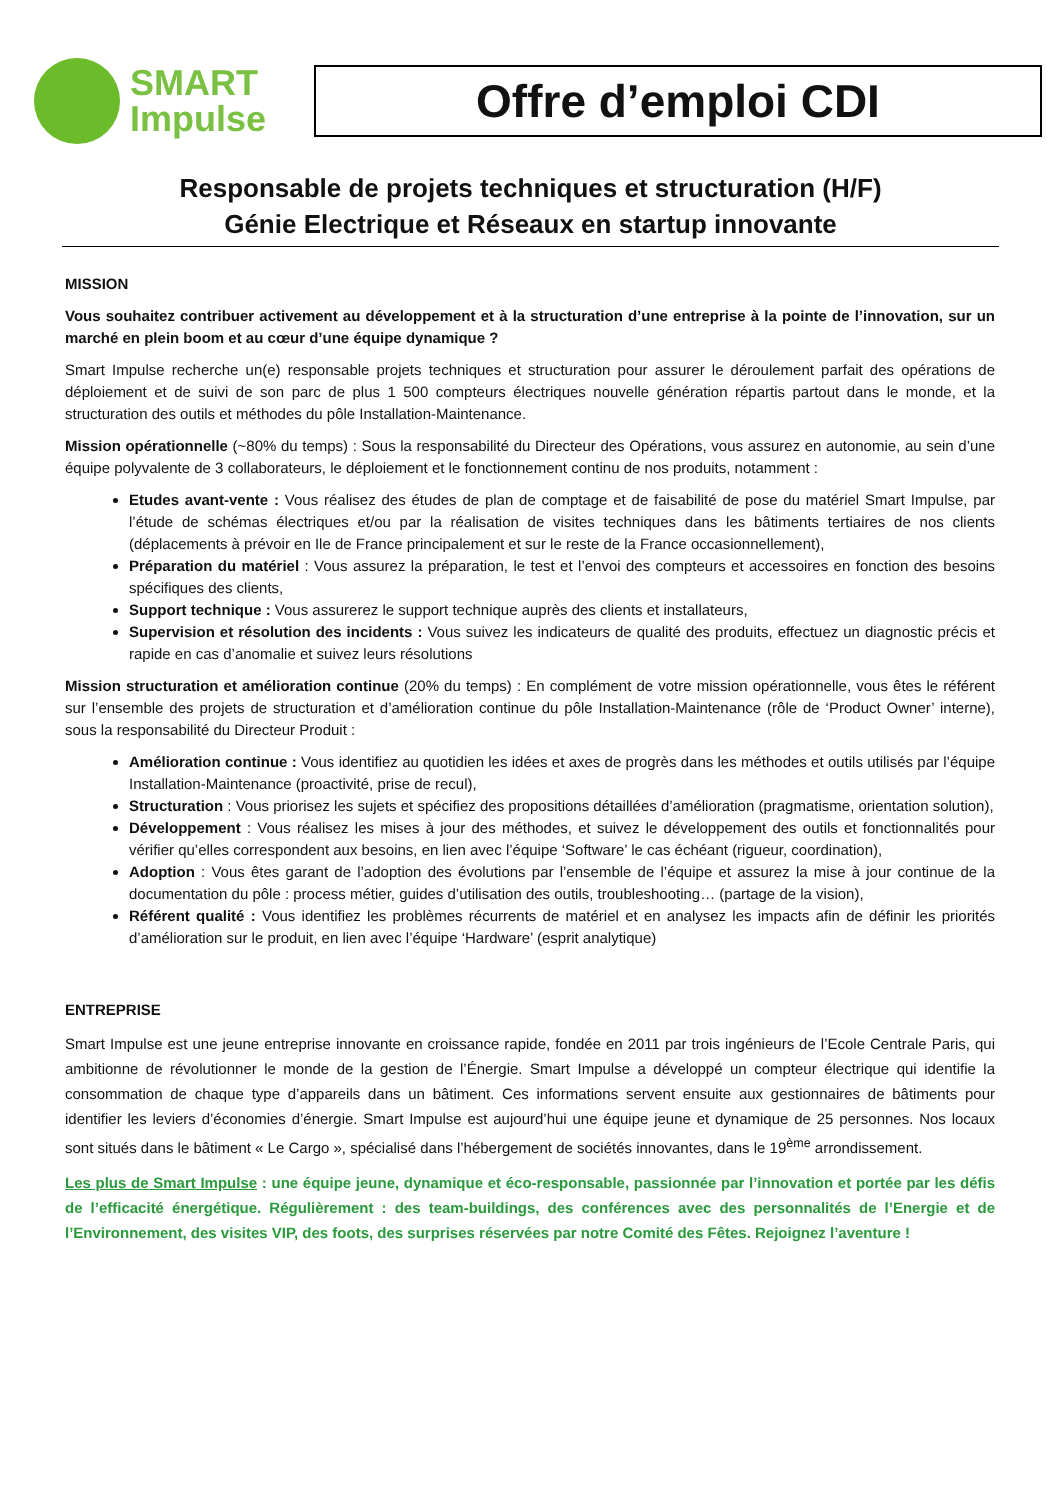SMART
Impulse
Offre d’emploi CDI
Responsable de projets techniques et structuration (H/F)
Génie Electrique et Réseaux en startup innovante
MISSION
Vous souhaitez contribuer activement au développement et à la structuration d’une entreprise à la pointe de l’innovation, sur un marché en plein boom et au cœur d’une équipe dynamique ?
Smart Impulse recherche un(e) responsable projets techniques et structuration pour assurer le déroulement parfait des opérations de déploiement et de suivi de son parc de plus 1 500 compteurs électriques nouvelle génération répartis partout dans le monde, et la structuration des outils et méthodes du pôle Installation-Maintenance.
Mission opérationnelle (~80% du temps) : Sous la responsabilité du Directeur des Opérations, vous assurez en autonomie, au sein d’une équipe polyvalente de 3 collaborateurs, le déploiement et le fonctionnement continu de nos produits, notamment :
Etudes avant-vente : Vous réalisez des études de plan de comptage et de faisabilité de pose du matériel Smart Impulse, par l’étude de schémas électriques et/ou par la réalisation de visites techniques dans les bâtiments tertiaires de nos clients (déplacements à prévoir en Ile de France principalement et sur le reste de la France occasionnellement),
Préparation du matériel : Vous assurez la préparation, le test et l’envoi des compteurs et accessoires en fonction des besoins spécifiques des clients,
Support technique : Vous assurerez le support technique auprès des clients et installateurs,
Supervision et résolution des incidents : Vous suivez les indicateurs de qualité des produits, effectuez un diagnostic précis et rapide en cas d’anomalie et suivez leurs résolutions
Mission structuration et amélioration continue (20% du temps) : En complément de votre mission opérationnelle, vous êtes le référent sur l’ensemble des projets de structuration et d’amélioration continue du pôle Installation-Maintenance (rôle de ‘Product Owner’ interne), sous la responsabilité du Directeur Produit :
Amélioration continue : Vous identifiez au quotidien les idées et axes de progrès dans les méthodes et outils utilisés par l’équipe Installation-Maintenance (proactivité, prise de recul),
Structuration : Vous priorisez les sujets et spécifiez des propositions détaillées d’amélioration (pragmatisme, orientation solution),
Développement : Vous réalisez les mises à jour des méthodes, et suivez le développement des outils et fonctionnalités pour vérifier qu’elles correspondent aux besoins, en lien avec l’équipe ‘Software’ le cas échéant (rigueur, coordination),
Adoption : Vous êtes garant de l’adoption des évolutions par l’ensemble de l’équipe et assurez la mise à jour continue de la documentation du pôle : process métier, guides d’utilisation des outils, troubleshooting… (partage de la vision),
Référent qualité : Vous identifiez les problèmes récurrents de matériel et en analysez les impacts afin de définir les priorités d’amélioration sur le produit, en lien avec l’équipe ‘Hardware’ (esprit analytique)
ENTREPRISE
Smart Impulse est une jeune entreprise innovante en croissance rapide, fondée en 2011 par trois ingénieurs de l’Ecole Centrale Paris, qui ambitionne de révolutionner le monde de la gestion de l’Énergie. Smart Impulse a développé un compteur électrique qui identifie la consommation de chaque type d’appareils dans un bâtiment. Ces informations servent ensuite aux gestionnaires de bâtiments pour identifier les leviers d’économies d’énergie. Smart Impulse est aujourd’hui une équipe jeune et dynamique de 25 personnes. Nos locaux sont situés dans le bâtiment « Le Cargo », spécialisé dans l’hébergement de sociétés innovantes, dans le 19<sup>ème</sup> arrondissement.
Les plus de Smart Impulse : une équipe jeune, dynamique et éco-responsable, passionnée par l’innovation et portée par les défis de l’efficacité énergétique. Régulièrement : des team-buildings, des conférences avec des personnalités de l’Energie et de l’Environnement, des visites VIP, des foots, des surprises réservées par notre Comité des Fêtes. Rejoignez l’aventure !